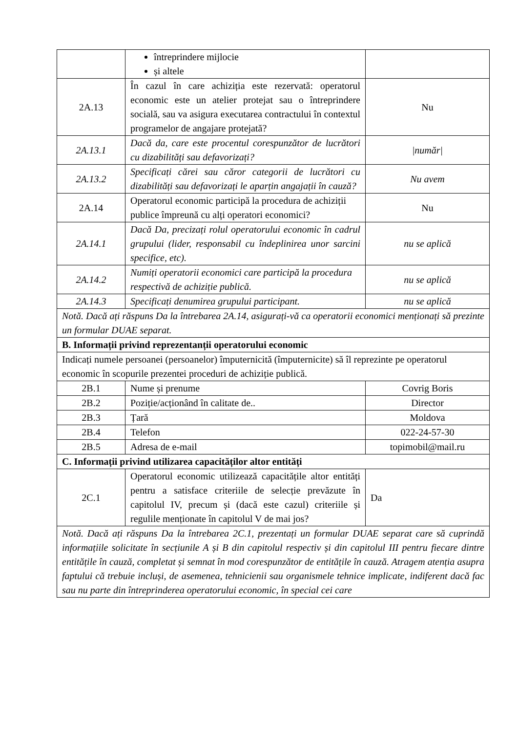| | întreprindere mijlocie și altele | |
| 2A.13 | În cazul în care achiziția este rezervată: operatorul economic este un atelier protejat sau o întreprindere socială, sau va asigura executarea contractului în contextul programelor de angajare protejată? | Nu |
| 2A.13.1 | Dacă da, care este procentul corespunzător de lucrători cu dizabilități sau defavorizați? | /număr/ |
| 2A.13.2 | Specificați cărei sau căror categorii de lucrători cu dizabilități sau defavorizați le aparțin angajații în cauză? | Nu avem |
| 2A.14 | Operatorul economic participă la procedura de achiziții publice împreună cu alți operatori economici? | Nu |
| 2A.14.1 | Dacă Da, precizați rolul operatorului economic în cadrul grupului (lider, responsabil cu îndeplinirea unor sarcini specifice, etc). | nu se aplică |
| 2A.14.2 | Numiți operatorii economici care participă la procedura respectivă de achiziție publică. | nu se aplică |
| 2A.14.3 | Specificați denumirea grupului participant. | nu se aplică |
| Notă. Dacă ați răspuns Da la întrebarea 2A.14, asigurați-vă ca operatorii economici menționați să prezinte un formular DUAE separat. | | |
| B. Informații privind reprezentanții operatorului economic | | |
| Indicați numele persoanei (persoanelor) împuternicită (împuternicite) să îl reprezinte pe operatorul economic în scopurile prezentei proceduri de achiziție publică. | | |
| 2B.1 | Nume și prenume | Covrig Boris |
| 2B.2 | Poziție/acționând în calitate de.. | Director |
| 2B.3 | Țară | Moldova |
| 2B.4 | Telefon | 022-24-57-30 |
| 2B.5 | Adresa de e-mail | topimobil@mail.ru |
| C. Informații privind utilizarea capacităților altor entități | | |
| 2C.1 | Operatorul economic utilizează capacitățile altor entități pentru a satisface criteriile de selecție prevăzute în capitolul IV, precum și (dacă este cazul) criteriile și regulile menționate în capitolul V de mai jos? | Da |
| Notă. Dacă ați răspuns Da la întrebarea 2C.1, prezentați un formular DUAE separat care să cuprindă informațiile solicitate în secțiunile A și B din capitolul respectiv și din capitolul III pentru fiecare dintre entitățile în cauză, completat și semnat în mod corespunzător de entitățile în cauză. Atragem atenția asupra faptului că trebuie incluși, de asemenea, tehnicienii sau organismele tehnice implicate, indiferent dacă fac sau nu parte din întreprinderea operatorului economic, în special cei care | | |